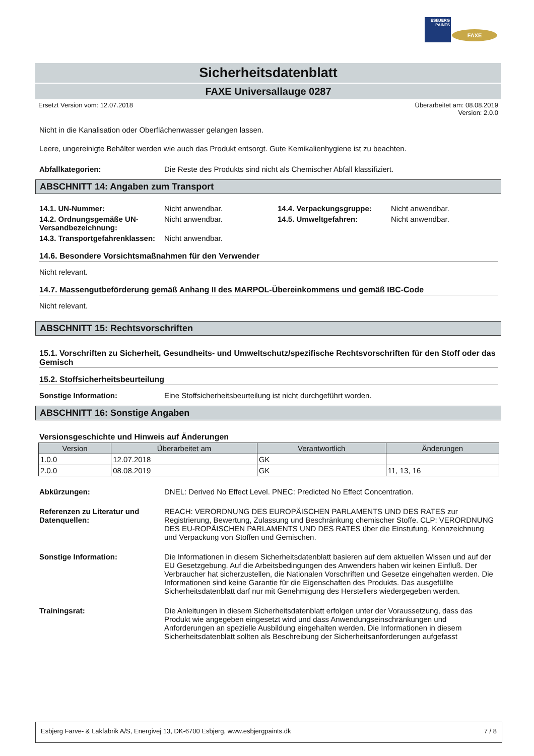ESBJERG PAINTS
FAXE
Sicherheitsdatenblatt
FAXE Universallauge 0287
Ersetzt Version vom: 12.07.2018 Überarbeitet am: 08.08.2019
Version: 2.0.0
Nicht in die Kanalisation oder Oberflächenwasser gelangen lassen.
Leere, ungereinigte Behälter werden wie auch das Produkt entsorgt. Gute Kemikalienhygiene ist zu beachten.
Abfallkategorien: Die Reste des Produkts sind nicht als Chemischer Abfall klassifiziert.
ABSCHNITT 14: Angaben zum Transport
| 14.1. UN-Nummer: | Nicht anwendbar. | 14.4. Verpackungsgruppe: | Nicht anwendbar. |
| 14.2. Ordnungsgemäße UN-Versandbezeichnung: | Nicht anwendbar. | 14.5. Umweltgefahren: | Nicht anwendbar. |
| 14.3. Transportgefahrenklassen: | Nicht anwendbar. | | |
14.6. Besondere Vorsichtsmaßnahmen für den Verwender
Nicht relevant.
14.7. Massengutbeförderung gemäß Anhang II des MARPOL-Übereinkommens und gemäß IBC-Code
Nicht relevant.
ABSCHNITT 15: Rechtsvorschriften
15.1. Vorschriften zu Sicherheit, Gesundheits- und Umweltschutz/spezifische Rechtsvorschriften für den Stoff oder das Gemisch
15.2. Stoffsicherheitsbeurteilung
Sonstige Information: Eine Stoffsicherheitsbeurteilung ist nicht durchgeführt worden.
ABSCHNITT 16: Sonstige Angaben
Versionsgeschichte und Hinweis auf Änderungen
| Version | Überarbeitet am | Verantwortlich | Änderungen |
| --- | --- | --- | --- |
| 1.0.0 | 12.07.2018 | GK | |
| 2.0.0 | 08.08.2019 | GK | 11, 13, 16 |
Abkürzungen: DNEL: Derived No Effect Level. PNEC: Predicted No Effect Concentration.
Referenzen zu Literatur und Datenquellen:
REACH: VERORDNUNG DES EUROPÄISCHEN PARLAMENTS UND DES RATES zur Registrierung, Bewertung, Zulassung und Beschränkung chemischer Stoffe. CLP: VERORDNUNG DES EU-ROPÄISCHEN PARLAMENTS UND DES RATES über die Einstufung, Kennzeichnung und Verpackung von Stoffen und Gemischen.
Sonstige Information: Die Informationen in diesem Sicherheitsdatenblatt basieren auf dem aktuellen Wissen und auf der EU Gesetzgebung. Auf die Arbeitsbedingungen des Anwenders haben wir keinen Einfluß. Der Verbraucher hat sicherzustellen, die Nationalen Vorschriften und Gesetze eingehalten werden. Die Informationen sind keine Garantie für die Eigenschaften des Produkts. Das ausgefüllte Sicherheitsdatenblatt darf nur mit Genehmigung des Herstellers wiedergegeben werden.
Trainingsrat: Die Anleitungen in diesem Sicherheitsdatenblatt erfolgen unter der Voraussetzung, dass das Produkt wie angegeben eingesetzt wird und dass Anwendungseinschränkungen und Anforderungen an spezielle Ausbildung eingehalten werden. Die Informationen in diesem Sicherheitsdatenblatt sollten als Beschreibung der Sicherheitsanforderungen aufgefasst
Esbjerg Farve- & Lakfabrik A/S, Energivej 13, DK-6700 Esbjerg, www.esbjergpaints.dk 7 / 8